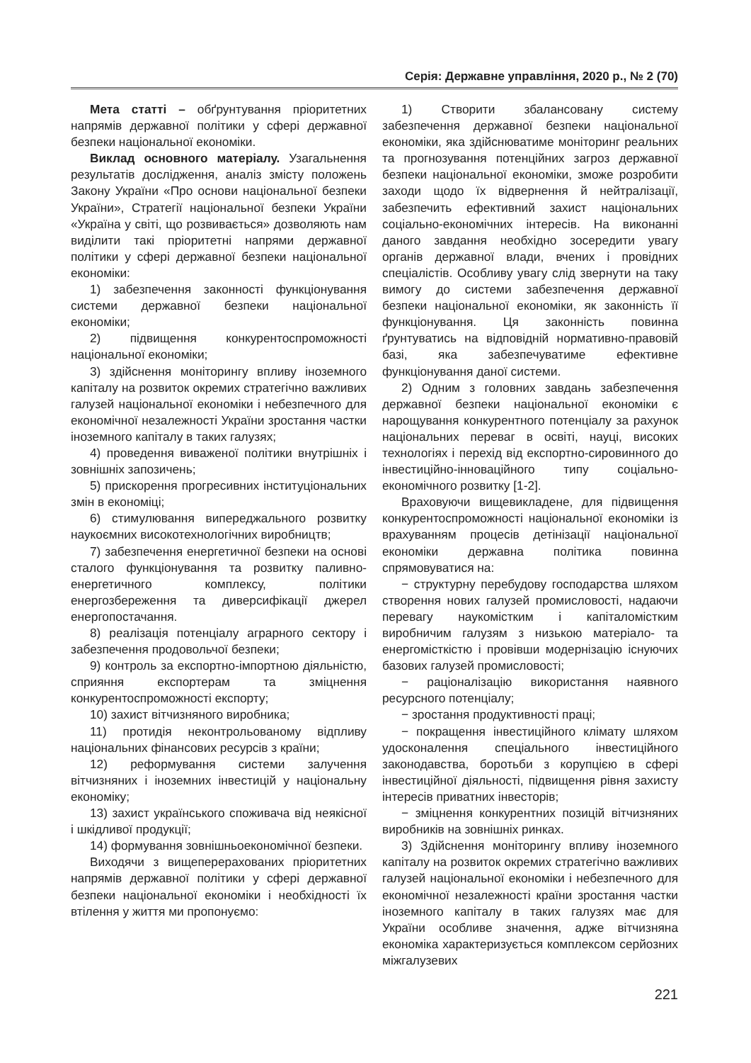Серія: Державне управління, 2020 р., № 2 (70)
Мета статті – обґрунтування пріоритетних напрямів державної політики у сфері державної безпеки національної економіки.
Виклад основного матеріалу. Узагальнення результатів дослідження, аналіз змісту положень Закону України «Про основи національної безпеки України», Стратегії національної безпеки України «Україна у світі, що розвивається» дозволяють нам виділити такі пріоритетні напрями державної політики у сфері державної безпеки національної економіки:
1) забезпечення законності функціонування системи державної безпеки національної економіки;
2) підвищення конкурентоспроможності національної економіки;
3) здійснення моніторингу впливу іноземного капіталу на розвиток окремих стратегічно важливих галузей національної економіки і небезпечного для економічної незалежності України зростання частки іноземного капіталу в таких галузях;
4) проведення виваженої політики внутрішніх і зовнішніх запозичень;
5) прискорення прогресивних інституціональних змін в економіці;
6) стимулювання випереджального розвитку наукоємних високотехнологічних виробництв;
7) забезпечення енергетичної безпеки на основі сталого функціонування та розвитку паливно-енергетичного комплексу, політики енергозбереження та диверсифікації джерел енергопостачання.
8) реалізація потенціалу аграрного сектору і забезпечення продовольчої безпеки;
9) контроль за експортно-імпортною діяльністю, сприяння експортерам та зміцнення конкурентоспроможності експорту;
10) захист вітчизняного виробника;
11) протидія неконтрольованому відпливу національних фінансових ресурсів з країни;
12) реформування системи залучення вітчизняних і іноземних інвестицій у національну економіку;
13) захист українського споживача від неякісної і шкідливої продукції;
14) формування зовнішньоекономічної безпеки.
Виходячи з вищеперерахованих пріоритетних напрямів державної політики у сфері державної безпеки національної економіки і необхідності їх втілення у життя ми пропонуємо:
1) Створити збалансовану систему забезпечення державної безпеки національної економіки, яка здійснюватиме моніторинг реальних та прогнозування потенційних загроз державної безпеки національної економіки, зможе розробити заходи щодо їх відвернення й нейтралізації, забезпечить ефективний захист національних соціально-економічних інтересів. На виконанні даного завдання необхідно зосередити увагу органів державної влади, вчених і провідних спеціалістів. Особливу увагу слід звернути на таку вимогу до системи забезпечення державної безпеки національної економіки, як законність її функціонування. Ця законність повинна ґрунтуватись на відповідній нормативно-правовій базі, яка забезпечуватиме ефективне функціонування даної системи.
2) Одним з головних завдань забезпечення державної безпеки національної економіки є нарощування конкурентного потенціалу за рахунок національних переваг в освіті, науці, високих технологіях і перехід від експортно-сировинного до інвестиційно-інноваційного типу соціально-економічного розвитку [1-2].
Враховуючи вищевикладене, для підвищення конкурентоспроможності національної економіки із врахуванням процесів детінізації національної економіки державна політика повинна спрямовуватися на:
− структурну перебудову господарства шляхом створення нових галузей промисловості, надаючи перевагу наукомістким і капіталомістким виробничим галузям з низькою матеріало- та енергомісткістю і провівши модернізацію існуючих базових галузей промисловості;
− раціоналізацію використання наявного ресурсного потенціалу;
− зростання продуктивності праці;
− покращення інвестиційного клімату шляхом удосконалення спеціального інвестиційного законодавства, боротьби з корупцією в сфері інвестиційної діяльності, підвищення рівня захисту інтересів приватних інвесторів;
− зміцнення конкурентних позицій вітчизняних виробників на зовнішніх ринках.
3) Здійснення моніторингу впливу іноземного капіталу на розвиток окремих стратегічно важливих галузей національної економіки і небезпечного для економічної незалежності країни зростання частки іноземного капіталу в таких галузях має для України особливе значення, адже вітчизняна економіка характеризується комплексом серйозних міжгалузевих
221